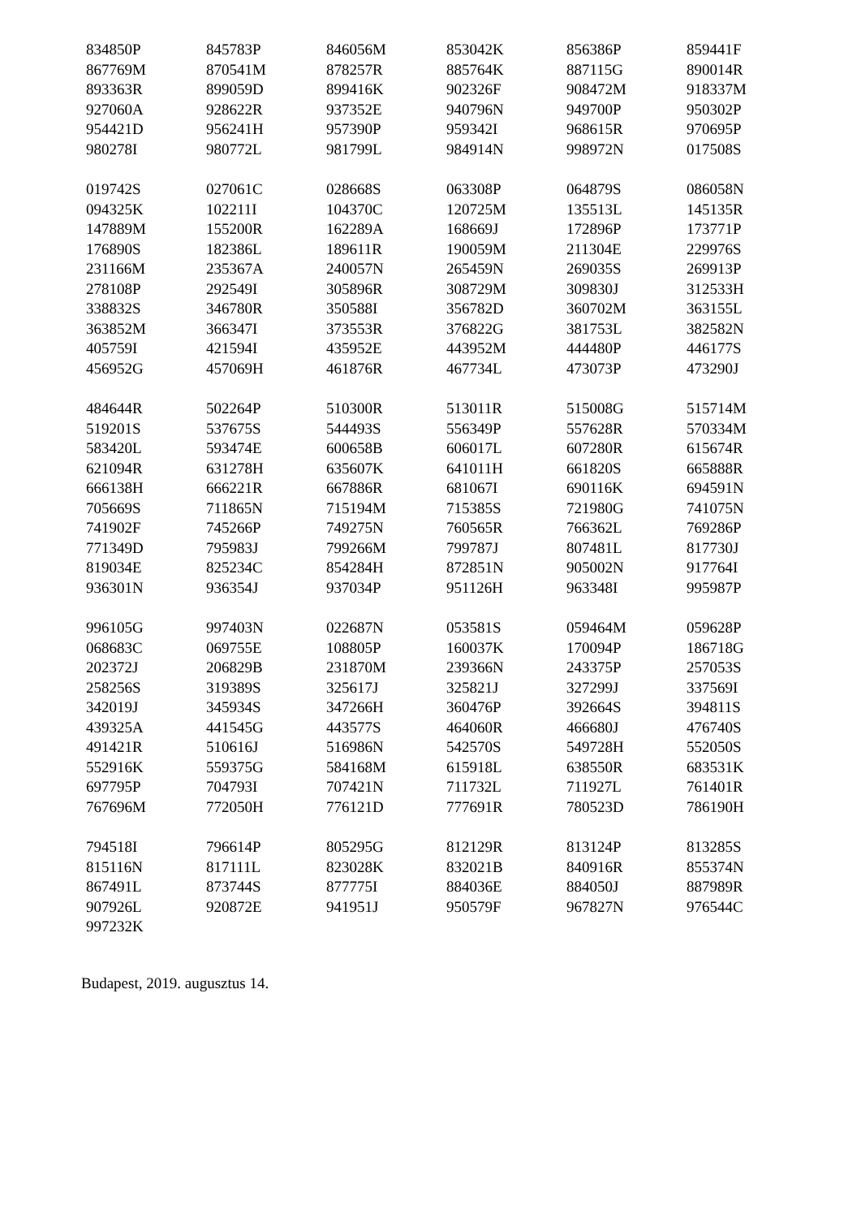| 834850P | 845783P | 846056M | 853042K | 856386P | 859441F |
| 867769M | 870541M | 878257R | 885764K | 887115G | 890014R |
| 893363R | 899059D | 899416K | 902326F | 908472M | 918337M |
| 927060A | 928622R | 937352E | 940796N | 949700P | 950302P |
| 954421D | 956241H | 957390P | 959342I | 968615R | 970695P |
| 980278I | 980772L | 981799L | 984914N | 998972N | 017508S |
| 019742S | 027061C | 028668S | 063308P | 064879S | 086058N |
| 094325K | 102211I | 104370C | 120725M | 135513L | 145135R |
| 147889M | 155200R | 162289A | 168669J | 172896P | 173771P |
| 176890S | 182386L | 189611R | 190059M | 211304E | 229976S |
| 231166M | 235367A | 240057N | 265459N | 269035S | 269913P |
| 278108P | 292549I | 305896R | 308729M | 309830J | 312533H |
| 338832S | 346780R | 350588I | 356782D | 360702M | 363155L |
| 363852M | 366347I | 373553R | 376822G | 381753L | 382582N |
| 405759I | 421594I | 435952E | 443952M | 444480P | 446177S |
| 456952G | 457069H | 461876R | 467734L | 473073P | 473290J |
| 484644R | 502264P | 510300R | 513011R | 515008G | 515714M |
| 519201S | 537675S | 544493S | 556349P | 557628R | 570334M |
| 583420L | 593474E | 600658B | 606017L | 607280R | 615674R |
| 621094R | 631278H | 635607K | 641011H | 661820S | 665888R |
| 666138H | 666221R | 667886R | 681067I | 690116K | 694591N |
| 705669S | 711865N | 715194M | 715385S | 721980G | 741075N |
| 741902F | 745266P | 749275N | 760565R | 766362L | 769286P |
| 771349D | 795983J | 799266M | 799787J | 807481L | 817730J |
| 819034E | 825234C | 854284H | 872851N | 905002N | 917764I |
| 936301N | 936354J | 937034P | 951126H | 963348I | 995987P |
| 996105G | 997403N | 022687N | 053581S | 059464M | 059628P |
| 068683C | 069755E | 108805P | 160037K | 170094P | 186718G |
| 202372J | 206829B | 231870M | 239366N | 243375P | 257053S |
| 258256S | 319389S | 325617J | 325821J | 327299J | 337569I |
| 342019J | 345934S | 347266H | 360476P | 392664S | 394811S |
| 439325A | 441545G | 443577S | 464060R | 466680J | 476740S |
| 491421R | 510616J | 516986N | 542570S | 549728H | 552050S |
| 552916K | 559375G | 584168M | 615918L | 638550R | 683531K |
| 697795P | 704793I | 707421N | 711732L | 711927L | 761401R |
| 767696M | 772050H | 776121D | 777691R | 780523D | 786190H |
| 794518I | 796614P | 805295G | 812129R | 813124P | 813285S |
| 815116N | 817111L | 823028K | 832021B | 840916R | 855374N |
| 867491L | 873744S | 877775I | 884036E | 884050J | 887989R |
| 907926L | 920872E | 941951J | 950579F | 967827N | 976544C |
| 997232K | | | | | |
Budapest, 2019. augusztus 14.